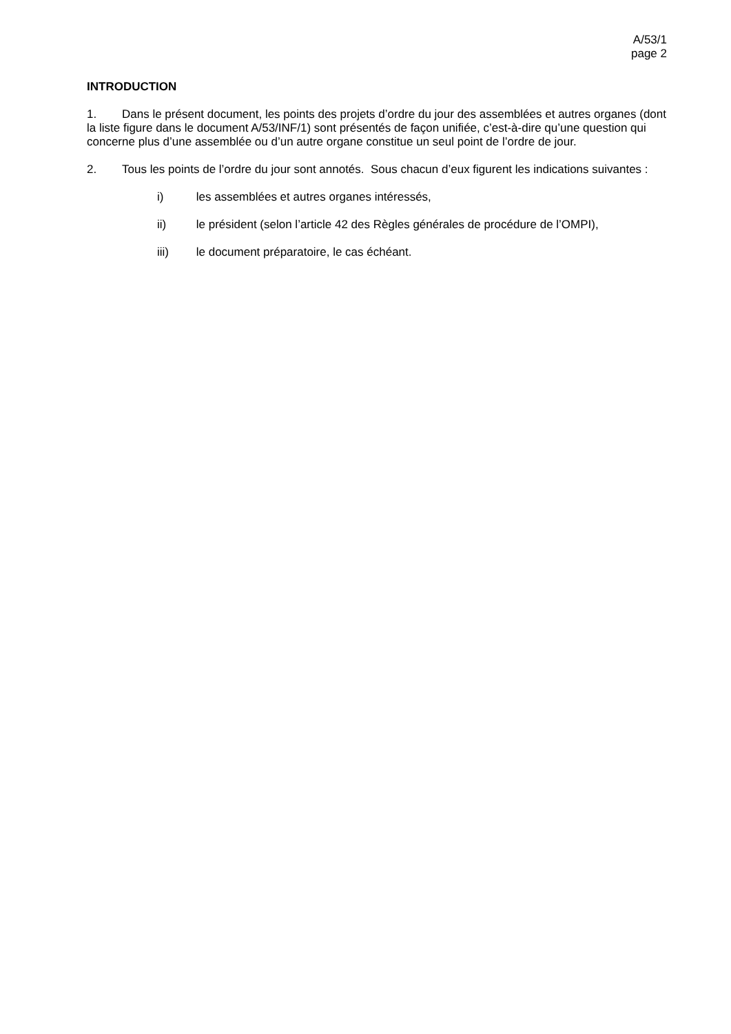A/53/1
page 2
INTRODUCTION
1. Dans le présent document, les points des projets d’ordre du jour des assemblées et autres organes (dont la liste figure dans le document A/53/INF/1) sont présentés de façon unifiée, c’est-à-dire qu’une question qui concerne plus d’une assemblée ou d’un autre organe constitue un seul point de l’ordre de jour.
2. Tous les points de l’ordre du jour sont annotés. Sous chacun d’eux figurent les indications suivantes :
i) les assemblées et autres organes intéressés,
ii) le président (selon l’article 42 des Règles générales de procédure de l’OMPI),
iii) le document préparatoire, le cas échéant.